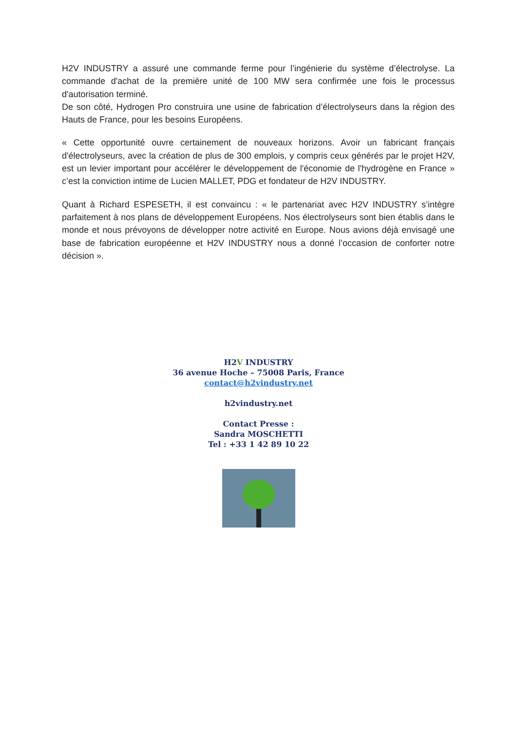H2V INDUSTRY a assuré une commande ferme pour l’ingénierie du système d’électrolyse. La commande d'achat de la première unité de 100 MW sera confirmée une fois le processus d'autorisation terminé.
De son côté, Hydrogen Pro construira une usine de fabrication d’électrolyseurs dans la région des Hauts de France, pour les besoins Européens.
« Cette opportunité ouvre certainement de nouveaux horizons. Avoir un fabricant français d'électrolyseurs, avec la création de plus de 300 emplois, y compris ceux générés par le projet H2V, est un levier important pour accélérer le développement de l'économie de l'hydrogène en France » c’est la conviction intime de Lucien MALLET, PDG et fondateur de H2V INDUSTRY.
Quant à Richard ESPESETH, il est convaincu : « le partenariat avec H2V INDUSTRY s’intègre parfaitement à nos plans de développement Européens. Nos électrolyseurs sont bien établis dans le monde et nous prévoyons de développer notre activité en Europe. Nous avions déjà envisagé une base de fabrication européenne et H2V INDUSTRY nous a donné l’occasion de conforter notre décision ».
H2V INDUSTRY
36 avenue Hoche – 75008 Paris, France
contact@h2vindustry.net
h2vindustry.net
Contact Presse :
Sandra MOSCHETTI
Tel : +33 1 42 89 10 22